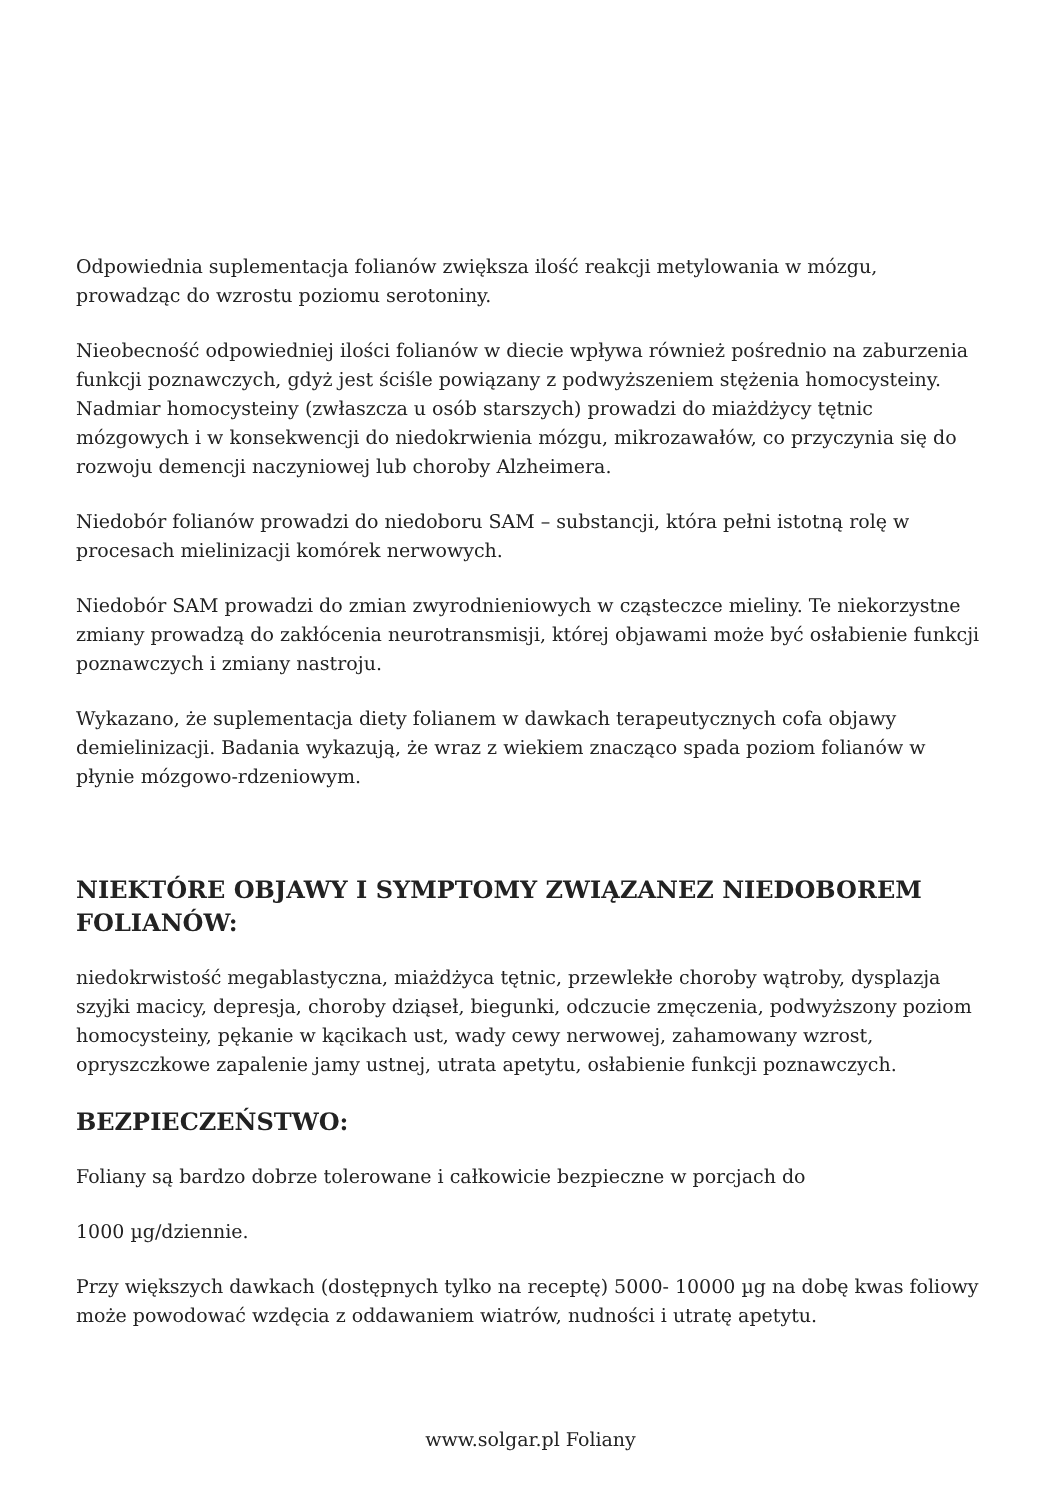Odpowiednia suplementacja folianów zwiększa ilość reakcji metylowania w mózgu, prowadząc do wzrostu poziomu serotoniny.
Nieobecność odpowiedniej ilości folianów w diecie wpływa również pośrednio na zaburzenia funkcji poznawczych, gdyż jest ściśle powiązany z podwyższeniem stężenia homocysteiny. Nadmiar homocysteiny (zwłaszcza u osób starszych) prowadzi do miażdżycy tętnic mózgowych i w konsekwencji do niedokrwienia mózgu, mikrozawałów, co przyczynia się do rozwoju demencji naczyniowej lub choroby Alzheimera.
Niedobór folianów prowadzi do niedoboru SAM – substancji, która pełni istotną rolę w procesach mielinizacji komórek nerwowych.
Niedobór SAM prowadzi do zmian zwyrodnieniowych w cząsteczce mieliny. Te niekorzystne zmiany prowadzą do zakłócenia neurotransmisji, której objawami może być osłabienie funkcji poznawczych i zmiany nastroju.
Wykazano, że suplementacja diety folianem w dawkach terapeutycznych cofa objawy demielinizacji. Badania wykazują, że wraz z wiekiem znacząco spada poziom folianów w płynie mózgowo-rdzeniowym.
NIEKTÓRE OBJAWY I SYMPTOMY ZWIĄZANEZ NIEDOBOREM FOLIANÓW:
niedokrwistość megablastyczna, miażdżyca tętnic, przewlekłe choroby wątroby, dysplazja szyjki macicy, depresja, choroby dziąseł, biegunki, odczucie zmęczenia, podwyższony poziom homocysteiny, pękanie w kącikach ust, wady cewy nerwowej, zahamowany wzrost, opryszczkowe zapalenie jamy ustnej, utrata apetytu, osłabienie funkcji poznawczych.
BEZPIECZEŃSTWO:
Foliany są bardzo dobrze tolerowane i całkowicie bezpieczne w porcjach do
1000 µg/dziennie.
Przy większych dawkach (dostępnych tylko na receptę) 5000- 10000 µg na dobę kwas foliowy może powodować wzdęcia z oddawaniem wiatrów, nudności i utratę apetytu.
www.solgar.pl Foliany